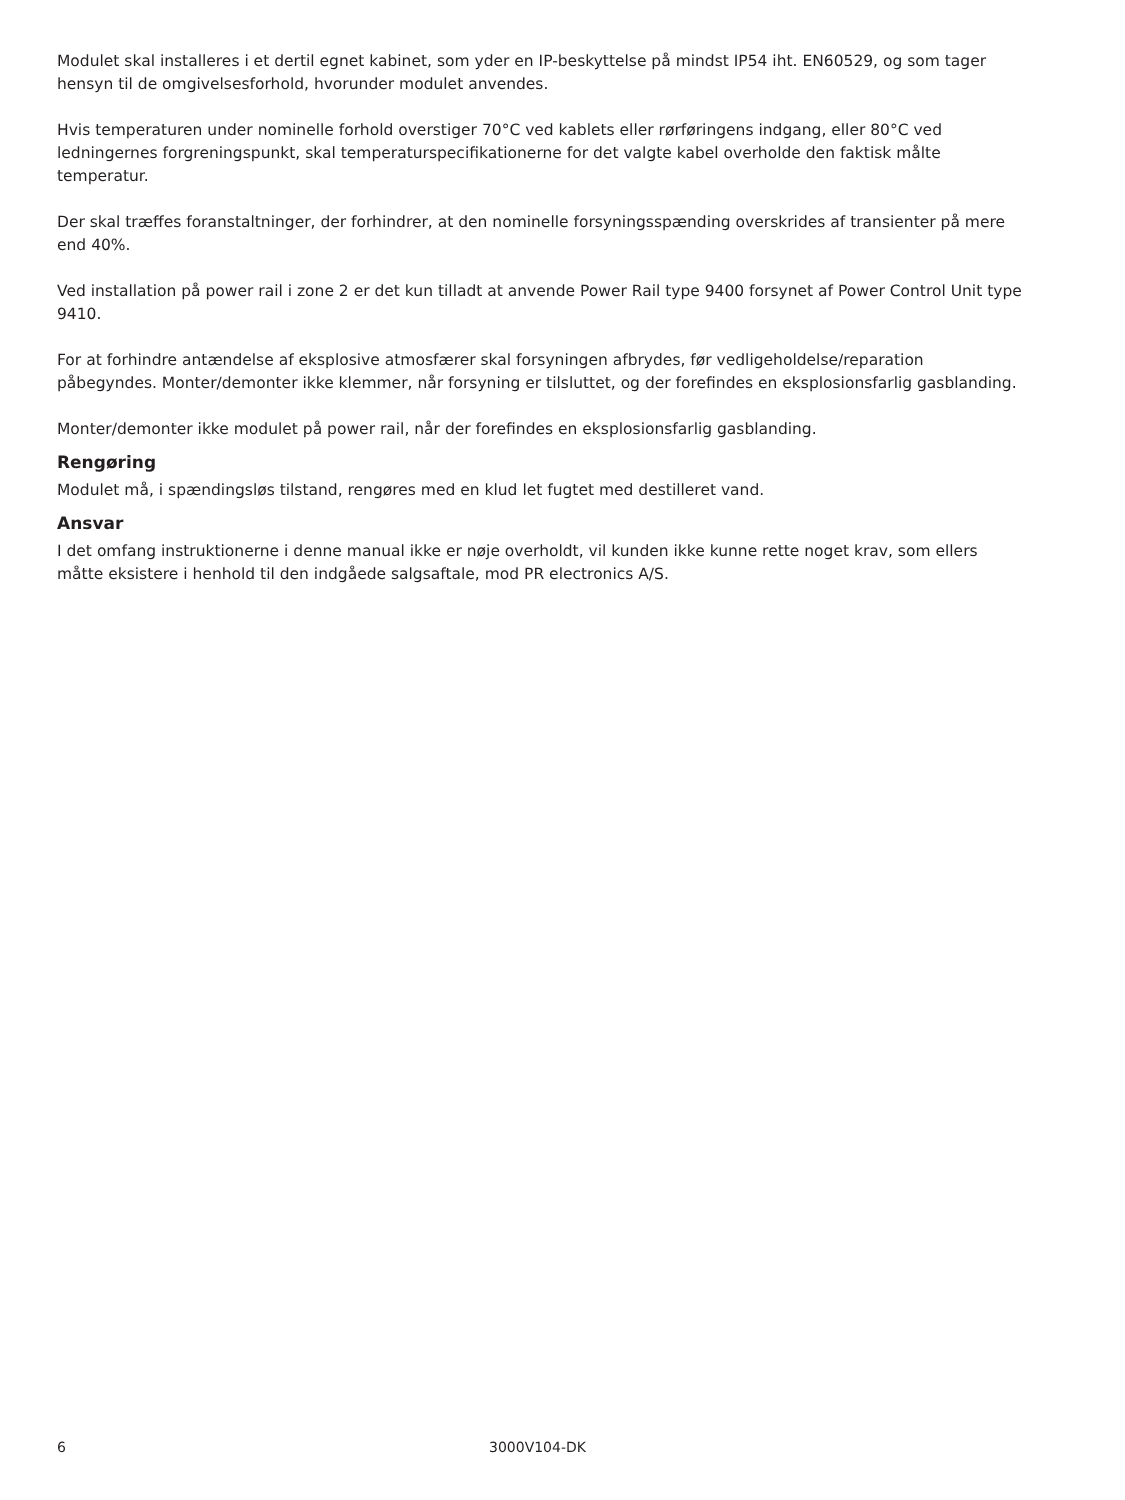Modulet skal installeres i et dertil egnet kabinet, som yder en IP-beskyttelse på mindst IP54 iht. EN60529, og som tager hensyn til de omgivelsesforhold, hvorunder modulet anvendes.
Hvis temperaturen under nominelle forhold overstiger 70°C ved kablets eller rørføringens indgang, eller 80°C ved ledningernes forgreningspunkt, skal temperaturspecifikationerne for det valgte kabel overholde den faktisk målte temperatur.
Der skal træffes foranstaltninger, der forhindrer, at den nominelle forsyningsspænding overskrides af transienter på mere end 40%.
Ved installation på power rail i zone 2 er det kun tilladt at anvende Power Rail type 9400 forsynet af Power Control Unit type 9410.
For at forhindre antændelse af eksplosive atmosfærer skal forsyningen afbrydes, før vedligeholdelse/reparation påbegyndes. Monter/demonter ikke klemmer, når forsyning er tilsluttet, og der forefindes en eksplosionsfarlig gasblanding.
Monter/demonter ikke modulet på power rail, når der forefindes en eksplosionsfarlig gasblanding.
Rengøring
Modulet må, i spændingsløs tilstand, rengøres med en klud let fugtet med destilleret vand.
Ansvar
I det omfang instruktionerne i denne manual ikke er nøje overholdt, vil kunden ikke kunne rette noget krav, som ellers måtte eksistere i henhold til den indgåede salgsaftale, mod PR electronics A/S.
6 3000V104-DK